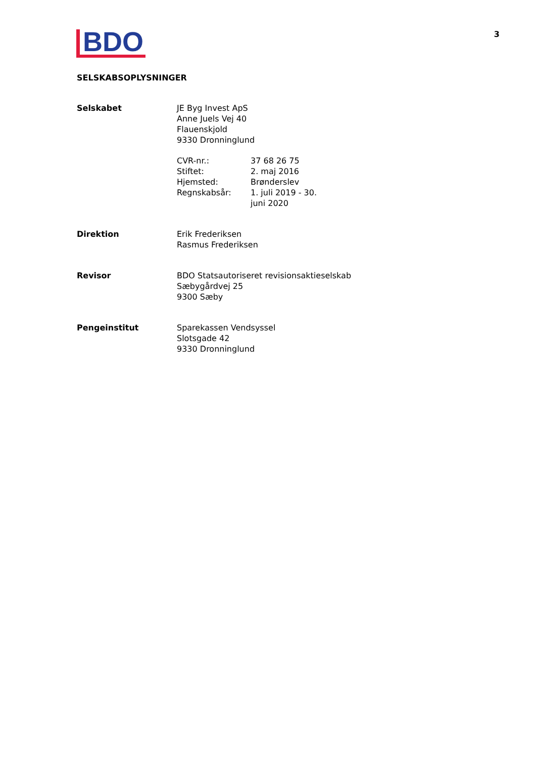BDO
3
SELSKABSOPLYSNINGER
| Selskabet | JE Byg Invest ApS Anne Juels Vej 40 Flauenskjold 9330 Dronninglund / CVR-nr.: / 37 68 26 75 / / Stiftet: / 2. maj 2016 / / Hjemsted: / Brønderslev / / Regnskabsår: / 1. juli 2019 - 30. juni 2020 / |
| Direktion | Erik Frederiksen Rasmus Frederiksen |
| Revisor | BDO Statsautoriseret revisionsaktieselskab Sæbygårdvej 25 9300 Sæby |
| Pengeinstitut | Sparekassen Vendsyssel Slotsgade 42 9330 Dronninglund |